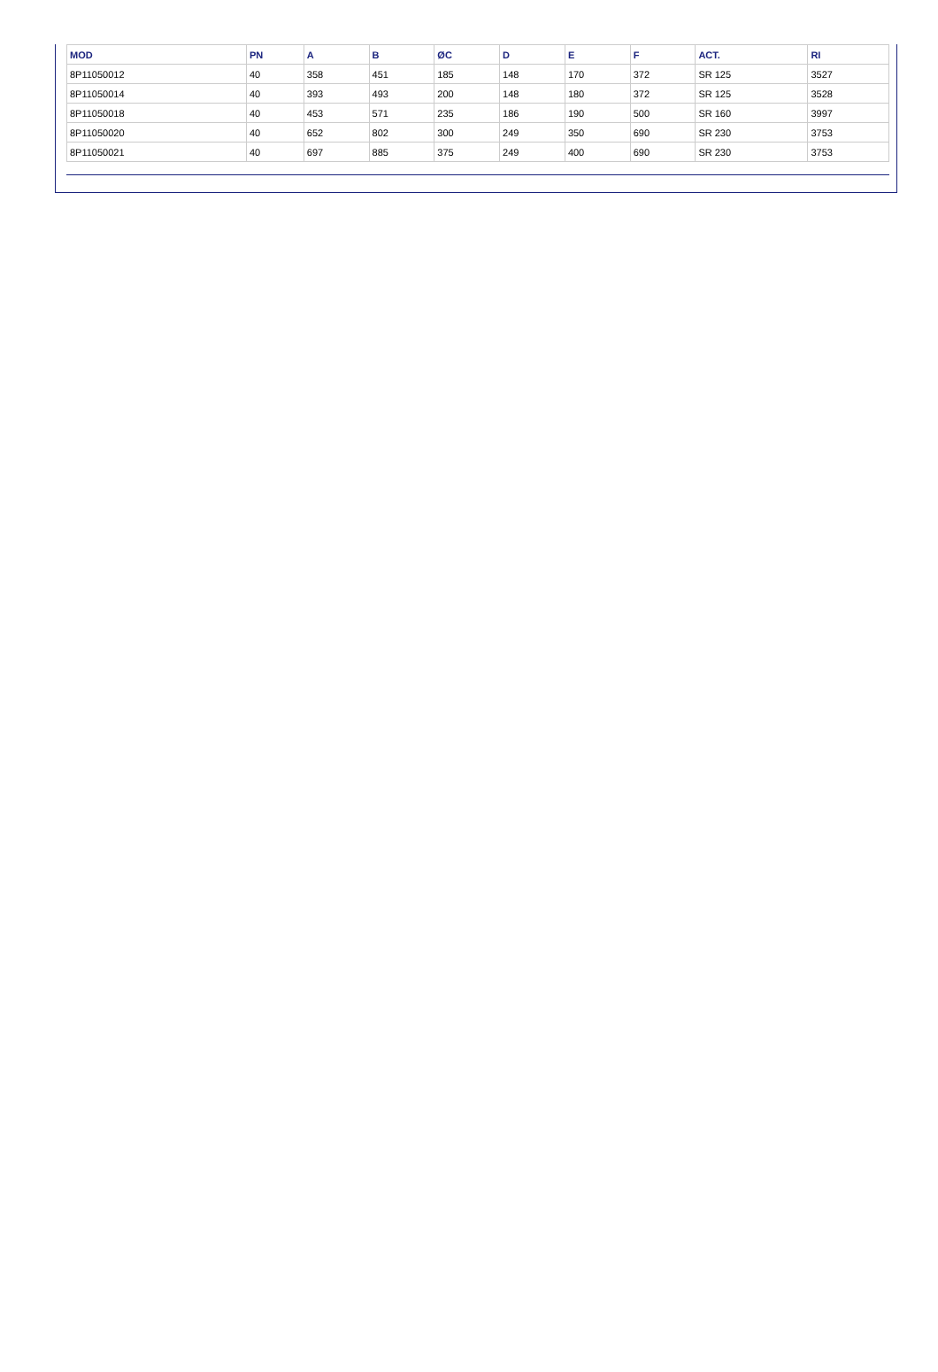| MOD | PN | A | B | ØC | D | E | F | ACT. | RI |
| --- | --- | --- | --- | --- | --- | --- | --- | --- | --- |
| 8P11050012 | 40 | 358 | 451 | 185 | 148 | 170 | 372 | SR 125 | 3527 |
| 8P11050014 | 40 | 393 | 493 | 200 | 148 | 180 | 372 | SR 125 | 3528 |
| 8P11050018 | 40 | 453 | 571 | 235 | 186 | 190 | 500 | SR 160 | 3997 |
| 8P11050020 | 40 | 652 | 802 | 300 | 249 | 350 | 690 | SR 230 | 3753 |
| 8P11050021 | 40 | 697 | 885 | 375 | 249 | 400 | 690 | SR 230 | 3753 |